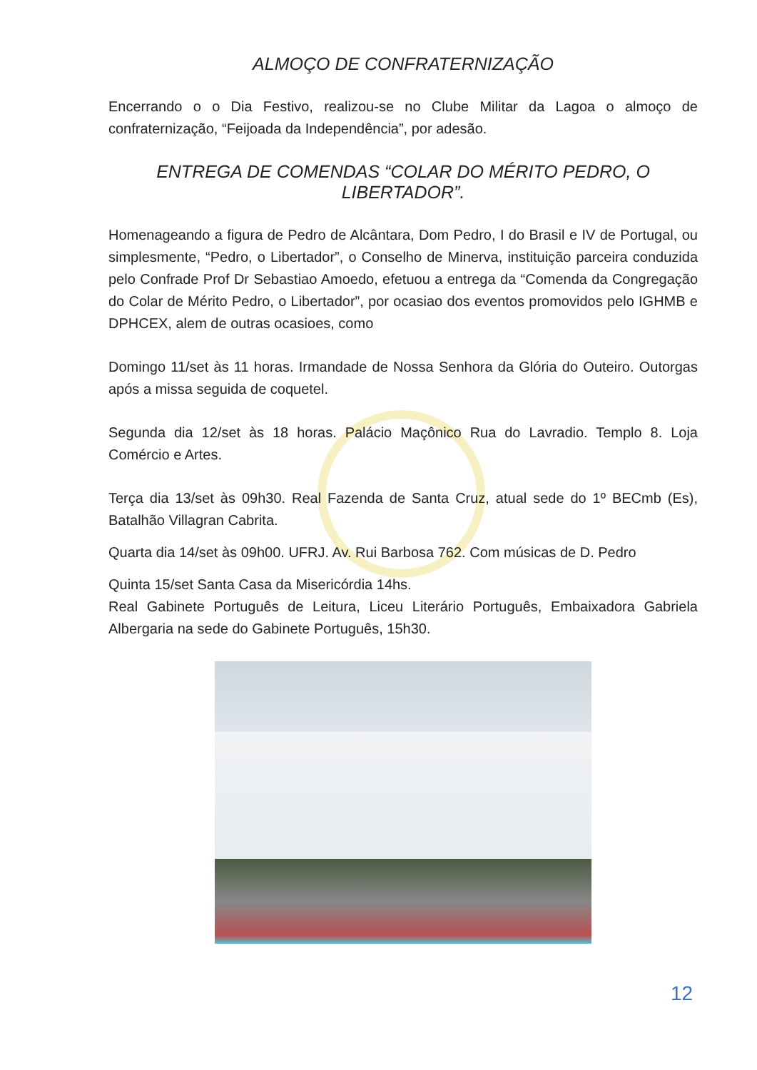ALMOÇO DE CONFRATERNIZAÇÃO
Encerrando o o Dia Festivo, realizou-se no Clube Militar da Lagoa o almoço de confraternização, “Feijoada da Independência”, por adesão.
ENTREGA DE COMENDAS “COLAR DO MÉRITO PEDRO, O LIBERTADOR”.
Homenageando a figura de Pedro de Alcântara, Dom Pedro, I do Brasil e IV de Portugal, ou simplesmente, “Pedro, o Libertador”, o Conselho de Minerva, instituição parceira conduzida pelo Confrade Prof Dr Sebastiao Amoedo, efetuou a entrega da “Comenda da Congregação do Colar de Mérito Pedro, o Libertador”, por ocasiao dos eventos promovidos pelo IGHMB e DPHCEX, alem de outras ocasioes, como
Domingo 11/set às 11 horas. Irmandade de Nossa Senhora da Glória do Outeiro. Outorgas após a missa seguida de coquetel.
Segunda dia 12/set às 18 horas. Palácio Maçônico Rua do Lavradio. Templo 8. Loja Comércio e Artes.
Terça dia 13/set às 09h30. Real Fazenda de Santa Cruz, atual sede do 1º BECmb (Es), Batalhão Villagran Cabrita.
Quarta dia 14/set às 09h00. UFRJ. Av. Rui Barbosa 762. Com músicas de D. Pedro
Quinta 15/set Santa Casa da Misericórdia 14hs.
Real Gabinete Português de Leitura, Liceu Literário Português, Embaixadora Gabriela Albergaria na sede do Gabinete Português, 15h30.
12